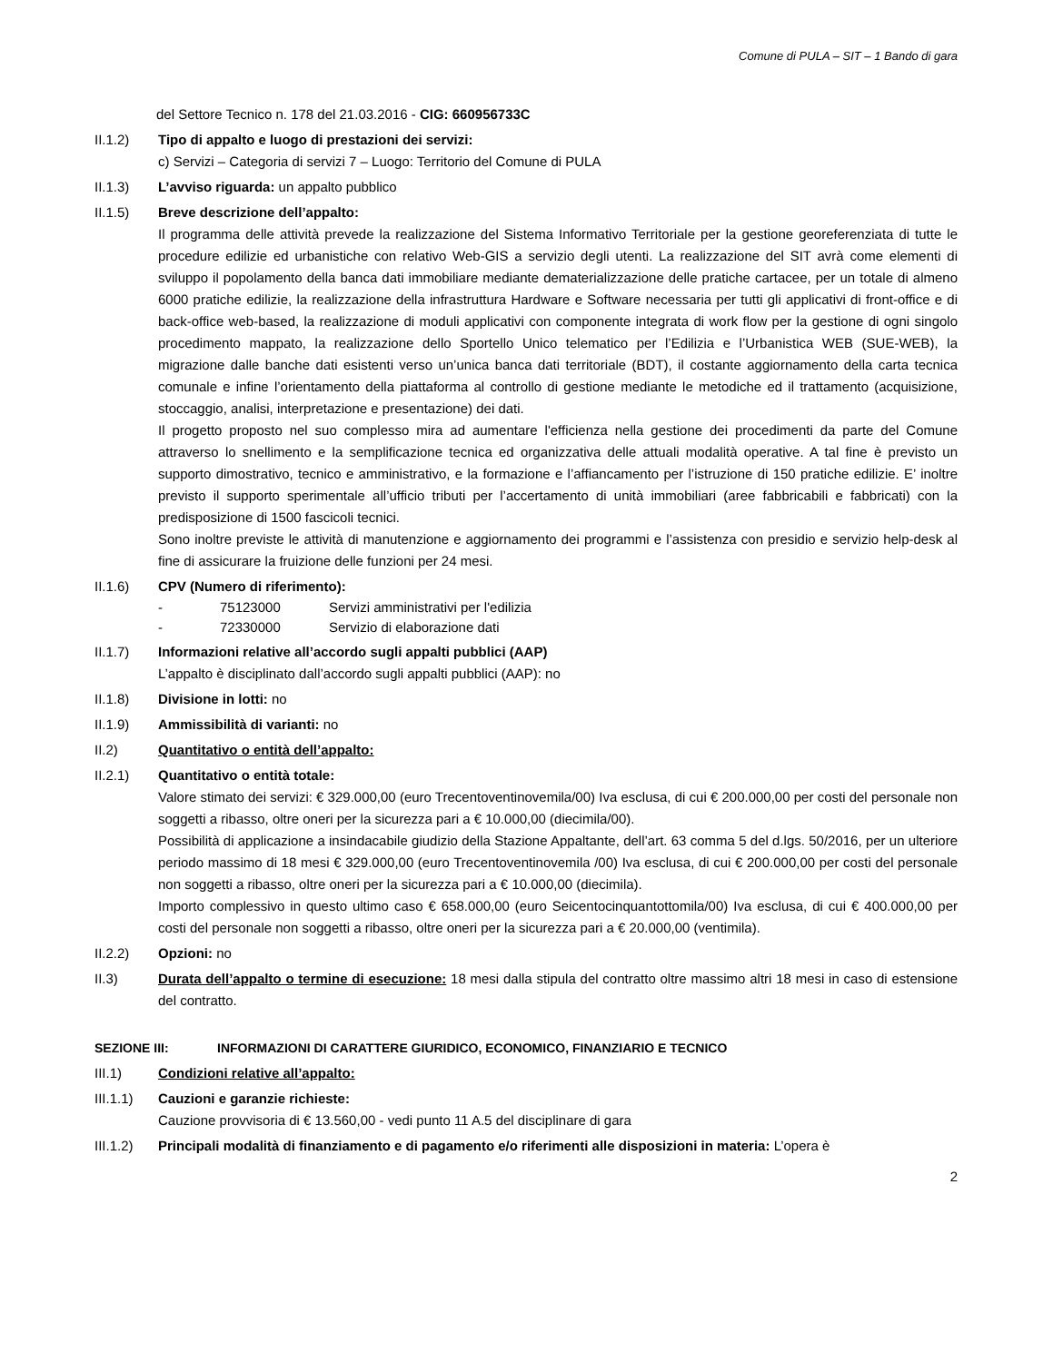Comune di PULA – SIT – 1 Bando di gara
del Settore Tecnico n. 178 del 21.03.2016 - CIG: 660956733C
II.1.2) Tipo di appalto e luogo di prestazioni dei servizi:
c) Servizi – Categoria di servizi 7 – Luogo: Territorio del Comune di PULA
II.1.3) L’avviso riguarda: un appalto pubblico
II.1.5) Breve descrizione dell’appalto:
Il programma delle attività prevede la realizzazione del Sistema Informativo Territoriale per la gestione georeferenziata di tutte le procedure edilizie ed urbanistiche con relativo Web-GIS a servizio degli utenti. La realizzazione del SIT avrà come elementi di sviluppo il popolamento della banca dati immobiliare mediante dematerializzazione delle pratiche cartacee, per un totale di almeno 6000 pratiche edilizie, la realizzazione della infrastruttura Hardware e Software necessaria per tutti gli applicativi di front-office e di back-office web-based, la realizzazione di moduli applicativi con componente integrata di work flow per la gestione di ogni singolo procedimento mappato, la realizzazione dello Sportello Unico telematico per l’Edilizia e l’Urbanistica WEB (SUE-WEB), la migrazione dalle banche dati esistenti verso un’unica banca dati territoriale (BDT), il costante aggiornamento della carta tecnica comunale e infine l’orientamento della piattaforma al controllo di gestione mediante le metodiche ed il trattamento (acquisizione, stoccaggio, analisi, interpretazione e presentazione) dei dati.
Il progetto proposto nel suo complesso mira ad aumentare l'efficienza nella gestione dei procedimenti da parte del Comune attraverso lo snellimento e la semplificazione tecnica ed organizzativa delle attuali modalità operative. A tal fine è previsto un supporto dimostrativo, tecnico e amministrativo, e la formazione e l’affiancamento per l’istruzione di 150 pratiche edilizie. E’ inoltre previsto il supporto sperimentale all’ufficio tributi per l’accertamento di unità immobiliari (aree fabbricabili e fabbricati) con la predisposizione di 1500 fascicoli tecnici.
Sono inoltre previste le attività di manutenzione e aggiornamento dei programmi e l’assistenza con presidio e servizio help-desk al fine di assicurare la fruizione delle funzioni per 24 mesi.
II.1.6) CPV (Numero di riferimento):
- 75123000 Servizi amministrativi per l'edilizia
- 72330000 Servizio di elaborazione dati
II.1.7) Informazioni relative all’accordo sugli appalti pubblici (AAP)
L’appalto è disciplinato dall’accordo sugli appalti pubblici (AAP): no
II.1.8) Divisione in lotti: no
II.1.9) Ammissibilità di varianti: no
II.2) Quantitativo o entità dell’appalto:
II.2.1) Quantitativo o entità totale:
Valore stimato dei servizi: € 329.000,00 (euro Trecentoventinovemila/00) Iva esclusa, di cui € 200.000,00 per costi del personale non soggetti a ribasso, oltre oneri per la sicurezza pari a € 10.000,00 (diecimila/00).
Possibilità di applicazione a insindacabile giudizio della Stazione Appaltante, dell’art. 63 comma 5 del d.lgs. 50/2016, per un ulteriore periodo massimo di 18 mesi € 329.000,00 (euro Trecentoventinovemila /00) Iva esclusa, di cui € 200.000,00 per costi del personale non soggetti a ribasso, oltre oneri per la sicurezza pari a € 10.000,00 (diecimila).
Importo complessivo in questo ultimo caso € 658.000,00 (euro Seicentocinquantottomila/00) Iva esclusa, di cui € 400.000,00 per costi del personale non soggetti a ribasso, oltre oneri per la sicurezza pari a € 20.000,00 (ventimila).
II.2.2) Opzioni: no
II.3) Durata dell’appalto o termine di esecuzione: 18 mesi dalla stipula del contratto oltre massimo altri 18 mesi in caso di estensione del contratto.
SEZIONE III: INFORMAZIONI DI CARATTERE GIURIDICO, ECONOMICO, FINANZIARIO E TECNICO
III.1) Condizioni relative all’appalto:
III.1.1)
Cauzioni e garanzie richieste:
Cauzione provvisoria di € 13.560,00 - vedi punto 11 A.5 del disciplinare di gara
III.1.2)
Principali modalità di finanziamento e di pagamento e/o riferimenti alle disposizioni in materia: L’opera è
2